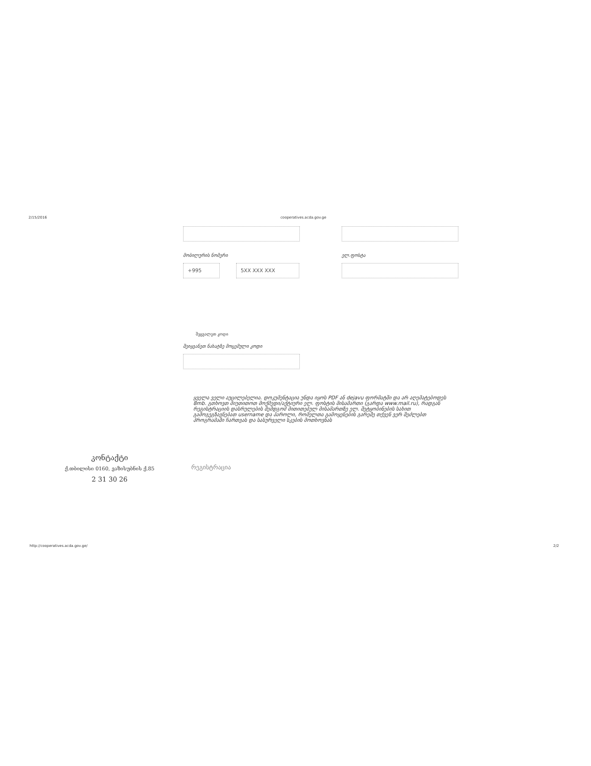2/15/2016 cooperatives.acda.gov.ge
მობილურის ნომერი ელ.ფოსტა
+995 5XX XXX XXX
შეცვალეთ კოდი
შეიყვანეთ ნახატზე მოცემული კოდი
ყველა ველი აუცილებელია. დოკუმენტაცია უნდა იყოს PDF ან dejavu ფორმატში და არ აღემატებოდეს 8mb. გთხოვთ მიუთითოთ მოქმედი/აქტიური ელ. ფოსტის მისამართი (გარდა www.mail.ru), რადგან რეგისტრაციის დასრულების შემდგომ მითითებულ მისამართზე ელ. შეტყობინების სახით გამოგეგზავნებათ username და პაროლი, რომელთა გამოყენების გარეშე თქვენ ვერ შეძლებთ პროგრამაში ჩართვას და სასურველი სკების მოთხოვნას
კონტაქტი
ქ.თბილისი 0160, ვაზისუბნის ქ.85
2 31 30 26
რეგისტრაცია
http://cooperatives.acda.gov.ge/ 2/2